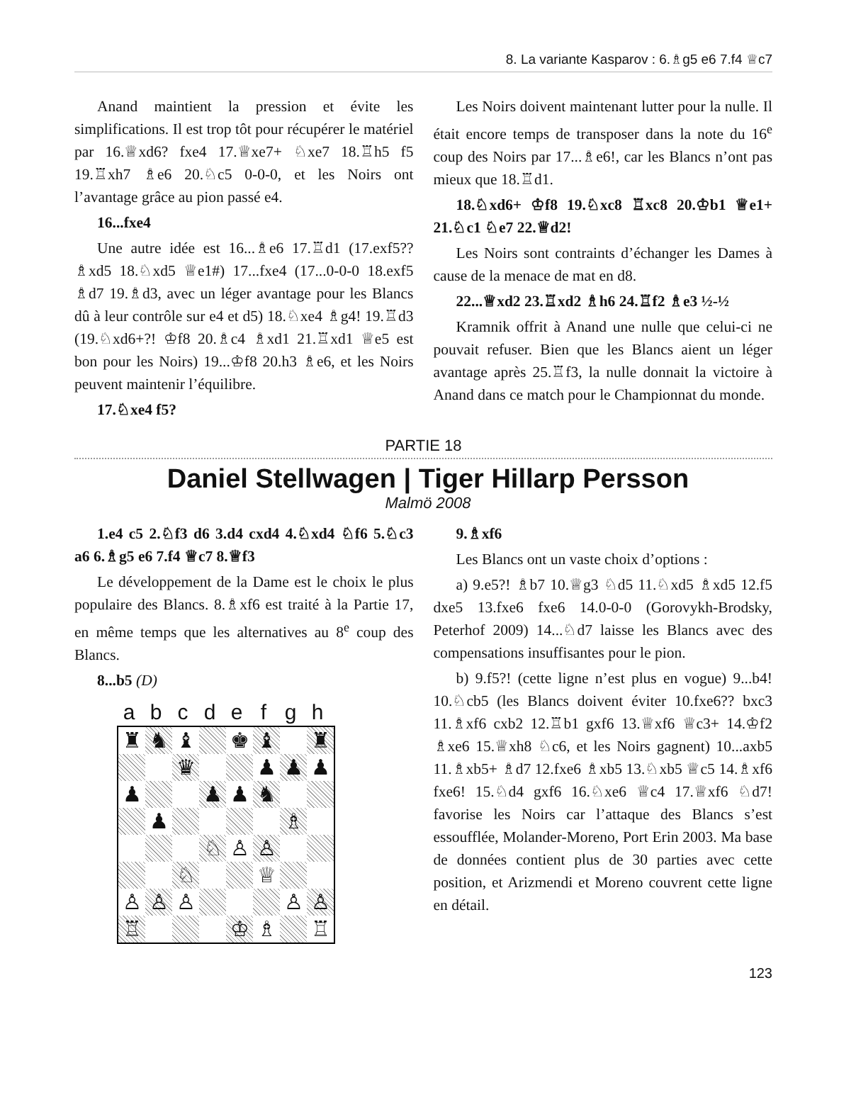8. La variante Kasparov : 6.♗g5 e6 7.f4 ♕c7
Anand maintient la pression et évite les simplifications. Il est trop tôt pour récupérer le matériel par 16.♕xd6? fxe4 17.♕xe7+ ♘xe7 18.♖h5 f5 19.♖xh7 ♗e6 20.♘c5 0-0-0, et les Noirs ont l’avantage grâce au pion passé e4.
16...fxe4
Une autre idée est 16...♗e6 17.♖d1 (17.exf5?? ♗xd5 18.♘xd5 ♕e1#) 17...fxe4 (17...0-0-0 18.exf5 ♗d7 19.♗d3, avec un léger avantage pour les Blancs dû à leur contrôle sur e4 et d5) 18.♘xe4 ♗g4! 19.♖d3 (19.♘xd6+?! ♔f8 20.♗c4 ♗xd1 21.♖xd1 ♕e5 est bon pour les Noirs) 19...♔f8 20.h3 ♗e6, et les Noirs peuvent maintenir l’équilibre.
17.♘xe4 f5?
Les Noirs doivent maintenant lutter pour la nulle. Il était encore temps de transposer dans la note du 16<sup>e</sup> coup des Noirs par 17...♗e6!, car les Blancs n’ont pas mieux que 18.♖d1.
18.♘xd6+ ♔f8 19.♘xc8 ♖xc8 20.♔b1 ♕e1+ 21.♘c1 ♘e7 22.♕d2!
Les Noirs sont contraints d’échanger les Dames à cause de la menace de mat en d8.
22...♕xd2 23.♖xd2 ♗h6 24.♖f2 ♗e3 ½-½
Kramnik offrit à Anand une nulle que celui-ci ne pouvait refuser. Bien que les Blancs aient un léger avantage après 25.♖f3, la nulle donnait la victoire à Anand dans ce match pour le Championnat du monde.
PARTIE 18
Daniel Stellwagen | Tiger Hillarp Persson
Malmö 2008
1.e4 c5 2.♘f3 d6 3.d4 cxd4 4.♘xd4 ♘f6 5.♘c3 a6 6.♗g5 e6 7.f4 ♕c7 8.♕f3
Le développement de la Dame est le choix le plus populaire des Blancs. 8.♗xf6 est traité à la Partie 17, en même temps que les alternatives au 8<sup>e</sup> coup des Blancs.
8...b5 (D)
| | a | b | c | d | e | f | g | h | |
| ♜ | ♞ | ♝ | | ♚ | ♝ | | ♜ |
| | | ♛ | | | ♟ | ♟ | ♟ |
| ♟ | | | ♟ | ♟ | ♞ | | |
| | ♟ | | | | | ♗ | |
| | | | ♘ | ♙ | ♙ | | |
| | | ♘ | | | ♕ | | |
| ♙ | ♙ | ♙ | | | | ♙ | ♙ |
| ♖ | | | | ♔ | ♗ | | ♖ |
9.♗xf6
Les Blancs ont un vaste choix d’options :
a) 9.e5?! ♗b7 10.♕g3 ♘d5 11.♘xd5 ♗xd5 12.f5 dxe5 13.fxe6 fxe6 14.0-0-0 (Gorovykh-Brodsky, Peterhof 2009) 14...♘d7 laisse les Blancs avec des compensations insuffisantes pour le pion.
b) 9.f5?! (cette ligne n’est plus en vogue) 9...b4! 10.♘cb5 (les Blancs doivent éviter 10.fxe6?? bxc3 11.♗xf6 cxb2 12.♖b1 gxf6 13.♕xf6 ♕c3+ 14.♔f2 ♗xe6 15.♕xh8 ♘c6, et les Noirs gagnent) 10...axb5 11.♗xb5+ ♗d7 12.fxe6 ♗xb5 13.♘xb5 ♕c5 14.♗xf6 fxe6! 15.♘d4 gxf6 16.♘xe6 ♕c4 17.♕xf6 ♘d7! favorise les Noirs car l’attaque des Blancs s’est essoufflée, Molander-Moreno, Port Erin 2003. Ma base de données contient plus de 30 parties avec cette position, et Arizmendi et Moreno couvrent cette ligne en détail.
123